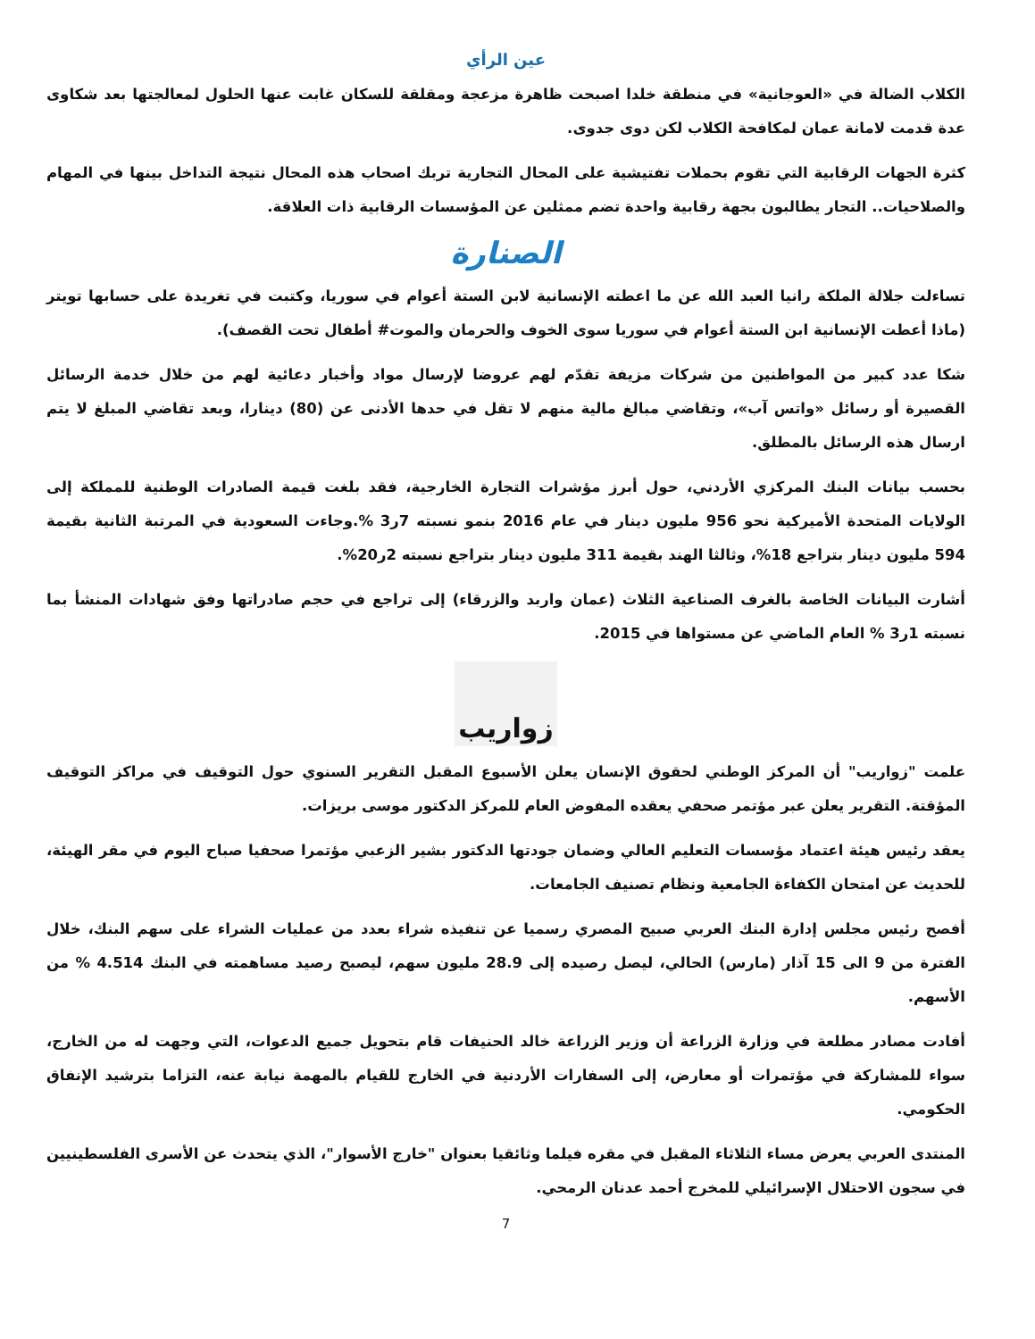عين الرأي
الكلاب الضالة في «العوجانية» في منطقة خلدا اصبحت ظاهرة مزعجة ومقلقة للسكان غابت عنها الحلول لمعالجتها بعد شكاوى عدة قدمت لامانة عمان لمكافحة الكلاب لكن دوى جدوى.
كثرة الجهات الرقابية التي تقوم بحملات تفتيشية على المحال التجارية تربك اصحاب هذه المحال نتيجة التداخل بينها في المهام والصلاحيات.. التجار يطالبون بجهة رقابية واحدة تضم ممثلين عن المؤسسات الرقابية ذات العلاقة.
الصنارة
تساءلت جلالة الملكة رانيا العبد الله عن ما اعطته الإنسانية لابن الستة أعوام في سوريا، وكتبت في تغريدة على حسابها تويتر (ماذا أعطت الإنسانية ابن الستة أعوام في سوريا سوى الخوف والحرمان والموت# أطفال تحت القصف).
شكا عدد كبير من المواطنين من شركات مزيفة تقدّم لهم عروضا لإرسال مواد وأخبار دعائية لهم من خلال خدمة الرسائل القصيرة أو رسائل «واتس آب»، وتقاضي مبالغ مالية منهم لا تقل في حدها الأدنى عن (80) دينارا، وبعد تقاضي المبلغ لا يتم ارسال هذه الرسائل بالمطلق.
بحسب بيانات البنك المركزي الأردني، حول أبرز مؤشرات التجارة الخارجية، فقد بلغت قيمة الصادرات الوطنية للمملكة إلى الولايات المتحدة الأميركية نحو 956 مليون دينار في عام 2016 بنمو نسبته 7ر3 %.وجاءت السعودية في المرتبة الثانية بقيمة 594 مليون دينار بتراجع 18%، وثالثا الهند بقيمة 311 مليون دينار بتراجع نسبته 2ر20%.
أشارت البيانات الخاصة بالغرف الصناعية الثلاث (عمان واربد والزرقاء) إلى تراجع في حجم صادراتها وفق شهادات المنشأ بما نسبته 1ر3 % العام الماضي عن مستواها في 2015.
زواريب
علمت "زواريب" أن المركز الوطني لحقوق الإنسان يعلن الأسبوع المقبل التقرير السنوي حول التوقيف في مراكز التوقيف المؤقتة. التقرير يعلن عبر مؤتمر صحفي يعقده المفوض العام للمركز الدكتور موسى بريزات.
يعقد رئيس هيئة اعتماد مؤسسات التعليم العالي وضمان جودتها الدكتور بشير الزعبي مؤتمرا صحفيا صباح اليوم في مقر الهيئة، للحديث عن امتحان الكفاءة الجامعية ونظام تصنيف الجامعات.
أفصح رئيس مجلس إدارة البنك العربي صبيح المصري رسميا عن تنفيذه شراء بعدد من عمليات الشراء على سهم البنك، خلال الفترة من 9 الى 15 آذار (مارس) الحالي، ليصل رصيده إلى 28.9 مليون سهم، ليصبح رصيد مساهمته في البنك 4.514 % من الأسهم.
أفادت مصادر مطلعة في وزارة الزراعة أن وزير الزراعة خالد الحنيفات قام بتحويل جميع الدعوات، التي وجهت له من الخارج، سواء للمشاركة في مؤتمرات أو معارض، إلى السفارات الأردنية في الخارج للقيام بالمهمة نيابة عنه، التزاما بترشيد الإنفاق الحكومي.
المنتدى العربي يعرض مساء الثلاثاء المقبل في مقره فيلما وثائقيا بعنوان "خارج الأسوار"، الذي يتحدث عن الأسرى الفلسطينيين في سجون الاحتلال الإسرائيلي للمخرج أحمد عدنان الرمحي.
7